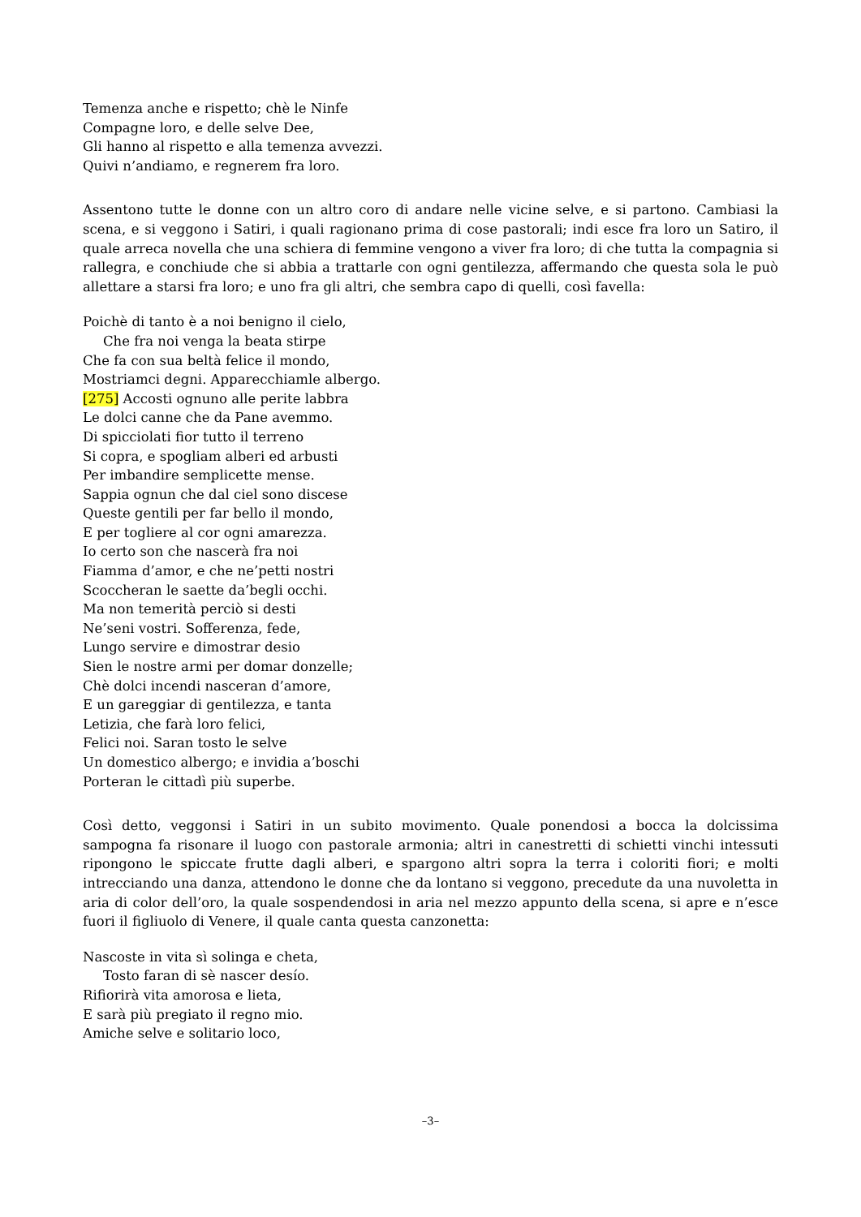Temenza anche e rispetto; chè le Ninfe
Compagne loro, e delle selve Dee,
Gli hanno al rispetto e alla temenza avvezzi.
Quivi n’andiamo, e regnerem fra loro.
Assentono tutte le donne con un altro coro di andare nelle vicine selve, e si partono. Cambiasi la scena, e si veggono i Satiri, i quali ragionano prima di cose pastorali; indi esce fra loro un Satiro, il quale arreca novella che una schiera di femmine vengono a viver fra loro; di che tutta la compagnia si rallegra, e conchiude che si abbia a trattarle con ogni gentilezza, affermando che questa sola le può allettare a starsi fra loro; e uno fra gli altri, che sembra capo di quelli, così favella:
Poichè di tanto è a noi benigno il cielo,
Che fra noi venga la beata stirpe
Che fa con sua beltà felice il mondo,
Mostriamci degni. Apparecchiamle albergo.
[275] Accosti ognuno alle perite labbra
Le dolci canne che da Pane avemmo.
Di spicciolati fior tutto il terreno
Si copra, e spogliam alberi ed arbusti
Per imbandire semplicette mense.
Sappia ognun che dal ciel sono discese
Queste gentili per far bello il mondo,
E per togliere al cor ogni amarezza.
Io certo son che nascerà fra noi
Fiamma d’amor, e che ne’petti nostri
Scoccheran le saette da’begli occhi.
Ma non temerità perciò si desti
Ne’seni vostri. Sofferenza, fede,
Lungo servire e dimostrar desio
Sien le nostre armi per domar donzelle;
Chè dolci incendi nasceran d’amore,
E un gareggiar di gentilezza, e tanta
Letizia, che farà loro felici,
Felici noi. Saran tosto le selve
Un domestico albergo; e invidia a’boschi
Porteran le cittadì più superbe.
Così detto, veggonsi i Satiri in un subito movimento. Quale ponendosi a bocca la dolcissima sampogna fa risonare il luogo con pastorale armonia; altri in canestretti di schietti vinchi intessuti ripongono le spiccate frutte dagli alberi, e spargono altri sopra la terra i coloriti fiori; e molti intrecciando una danza, attendono le donne che da lontano si veggono, precedute da una nuvoletta in aria di color dell’oro, la quale sospendendosi in aria nel mezzo appunto della scena, si apre e n’esce fuori il figliuolo di Venere, il quale canta questa canzonetta:
Nascoste in vita sì solinga e cheta,
Tosto faran di sè nascer desío.
Rifiorirà vita amorosa e lieta,
E sarà più pregiato il regno mio.
Amiche selve e solitario loco,
–3–